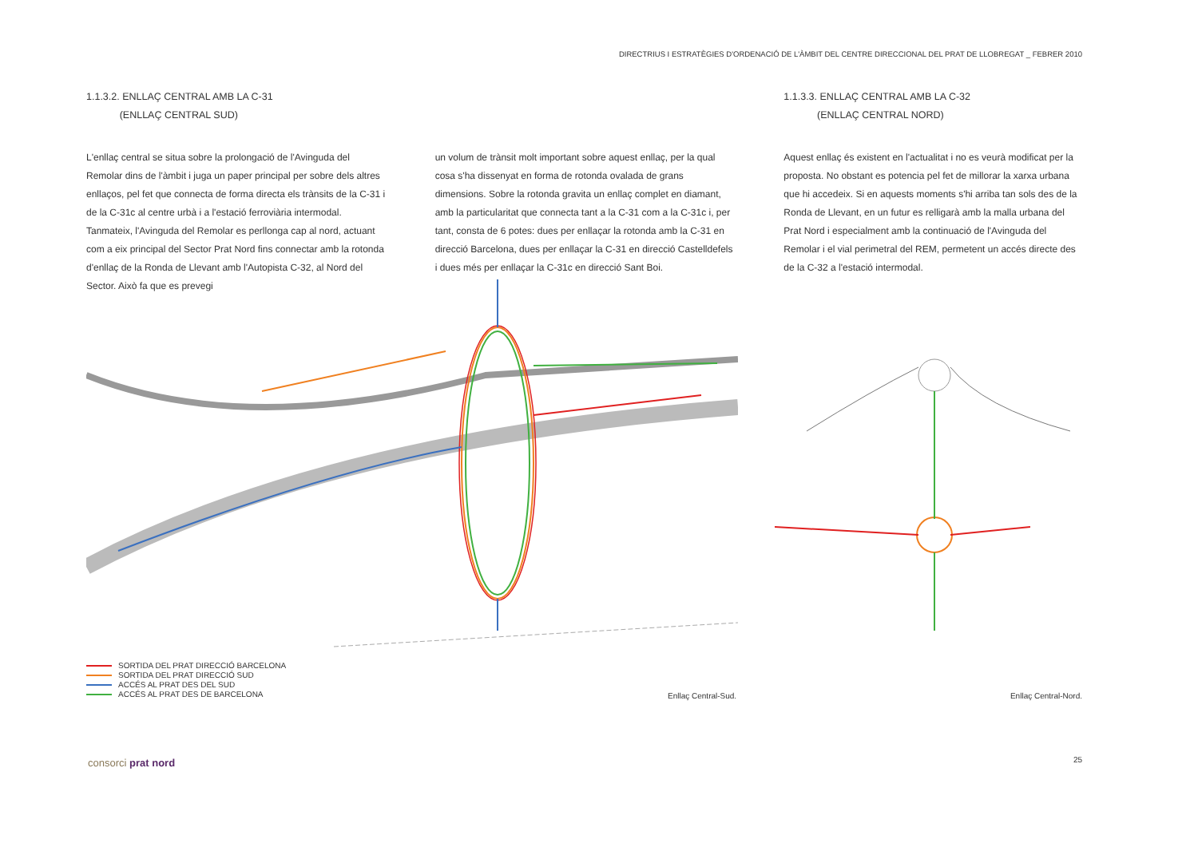DIRECTRIUS I ESTRATÈGIES D'ORDENACIÓ DE L'ÀMBIT DEL CENTRE DIRECCIONAL DEL PRAT DE LLOBREGAT _ FEBRER 2010
1.1.3.2. ENLLAÇ CENTRAL AMB LA C-31
(ENLLAÇ CENTRAL SUD)
L'enllaç central se situa sobre la prolongació de l'Avinguda del Remolar dins de l'àmbit i juga un paper principal per sobre dels altres enllaços, pel fet que connecta de forma directa els trànsits de la C-31 i de la C-31c al centre urbà i a l'estació ferroviària intermodal. Tanmateix, l'Avinguda del Remolar es perllonga cap al nord, actuant com a eix principal del Sector Prat Nord fins connectar amb la rotonda d'enllaç de la Ronda de Llevant amb l'Autopista C-32, al Nord del Sector. Això fa que es prevegi
un volum de trànsit molt important sobre aquest enllaç, per la qual cosa s'ha dissenyat en forma de rotonda ovalada de grans dimensions. Sobre la rotonda gravita un enllaç complet en diamant, amb la particularitat que connecta tant a la C-31 com a la C-31c i, per tant, consta de 6 potes: dues per enllaçar la rotonda amb la C-31 en direcció Barcelona, dues per enllaçar la C-31 en direcció Castelldefels i dues més per enllaçar la C-31c en direcció Sant Boi.
1.1.3.3. ENLLAÇ CENTRAL AMB LA C-32
(ENLLAÇ CENTRAL NORD)
Aquest enllaç és existent en l'actualitat i no es veurà modificat per la proposta. No obstant es potencia pel fet de millorar la xarxa urbana que hi accedeix. Si en aquests moments s'hi arriba tan sols des de la Ronda de Llevant, en un futur es relligarà amb la malla urbana del Prat Nord i especialment amb la continuació de l'Avinguda del Remolar i el vial perimetral del REM, permetent un accés directe des de la C-32 a l'estació intermodal.
SORTIDA DEL PRAT DIRECCIÓ BARCELONA
SORTIDA DEL PRAT DIRECCIÓ SUD
ACCÉS AL PRAT DES DEL SUD
ACCÉS AL PRAT DES DE BARCELONA
Enllaç Central-Sud. Enllaç Central-Nord.
consorci prat nord 25